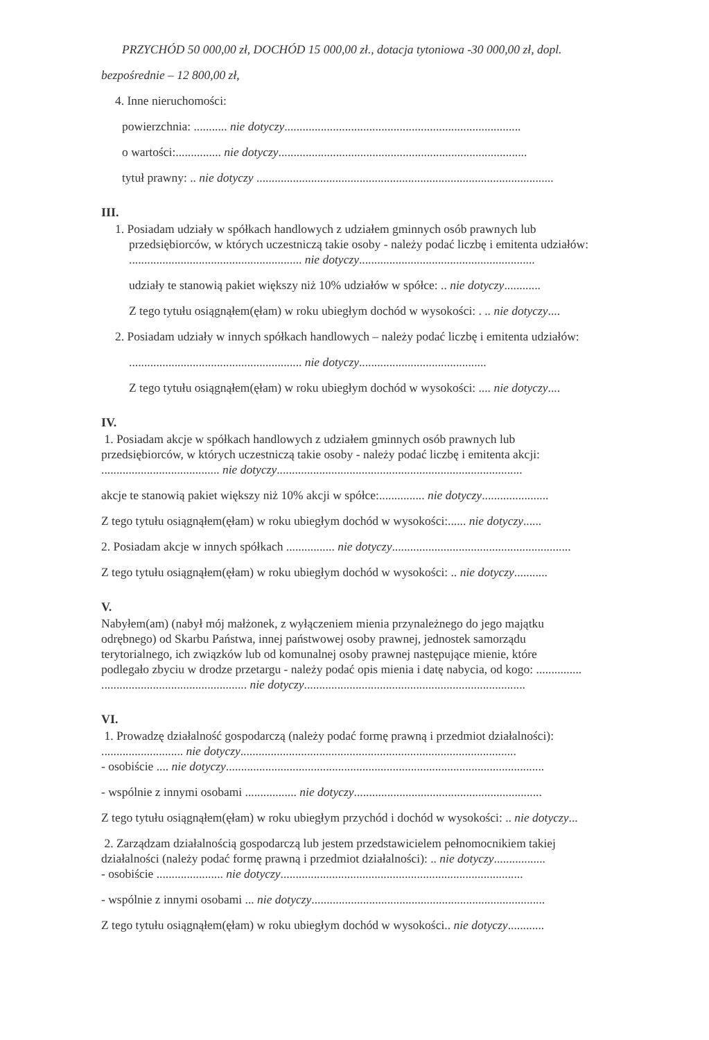PRZYCHÓD 50 000,00 zł, DOCHÓD 15 000,00 zł., dotacja tytoniowa -30 000,00 zł, dopl.
bezpośrednie – 12 800,00 zł,
4. Inne nieruchomości:
powierzchnia: ........... nie dotyczy..............................................................................
o wartości:............... nie dotyczy..................................................................................
tytuł prawny: .. nie dotyczy ..................................................................................................
III.
1. Posiadam udziały w spółkach handlowych z udziałem gminnych osób prawnych lub
przedsiębiorców, w których uczestniczą takie osoby - należy podać liczbę i emitenta udziałów:
......................................................... nie dotyczy..........................................................
udziały te stanowią pakiet większy niż 10% udziałów w spółce: .. nie dotyczy............
Z tego tytułu osiągnąłem(ęłam) w roku ubiegłym dochód w wysokości: . .. nie dotyczy....
2. Posiadam udziały w innych spółkach handlowych – należy podać liczbę i emitenta udziałów:
......................................................... nie dotyczy..........................................
Z tego tytułu osiągnąłem(ęłam) w roku ubiegłym dochód w wysokości: .... nie dotyczy....
IV.
1. Posiadam akcje w spółkach handlowych z udziałem gminnych osób prawnych lub
przedsiębiorców, w których uczestniczą takie osoby - należy podać liczbę i emitenta akcji:
....................................... nie dotyczy.................................................................................
akcje te stanowią pakiet większy niż 10% akcji w spółce:............... nie dotyczy......................
Z tego tytułu osiągnąłem(ęłam) w roku ubiegłym dochód w wysokości:...... nie dotyczy......
2. Posiadam akcje w innych spółkach ................ nie dotyczy...........................................................
Z tego tytułu osiągnąłem(ęłam) w roku ubiegłym dochód w wysokości: .. nie dotyczy...........
V.
Nabyłem(am) (nabył mój małżonek, z wyłączeniem mienia przynależnego do jego majątku
odrębnego) od Skarbu Państwa, innej państwowej osoby prawnej, jednostek samorządu
terytorialnego, ich związków lub od komunalnej osoby prawnej następujące mienie, które
podlegało zbyciu w drodze przetargu - należy podać opis mienia i datę nabycia, od kogo: ...............
................................................ nie dotyczy.........................................................................
VI.
1. Prowadzę działalność gospodarczą (należy podać formę prawną i przedmiot działalności):
........................... nie dotyczy...........................................................................................
- osobiście .... nie dotyczy.........................................................................................................
- wspólnie z innymi osobami ................. nie dotyczy..............................................................
Z tego tytułu osiągnąłem(ęłam) w roku ubiegłym przychód i dochód w wysokości: .. nie dotyczy...
2. Zarządzam działalnością gospodarczą lub jestem przedstawicielem pełnomocnikiem takiej
działalności (należy podać formę prawną i przedmiot działalności): .. nie dotyczy.................
- osobiście ...................... nie dotyczy................................................................................
- wspólnie z innymi osobami ... nie dotyczy.............................................................................
Z tego tytułu osiągnąłem(ęłam) w roku ubiegłym dochód w wysokości.. nie dotyczy............